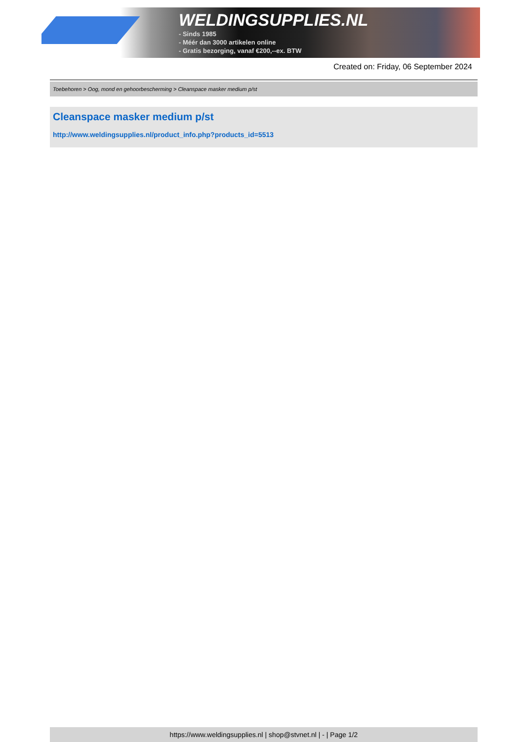WELDINGSUPPLIES.NL
- Sinds 1985
- Méér dan 3000 artikelen online
- Gratis bezorging, vanaf €200,--ex. BTW
Created on: Friday, 06 September 2024
Toebehoren > Oog, mond en gehoorbescherming > Cleanspace masker medium p/st
Cleanspace masker medium p/st
http://www.weldingsupplies.nl/product_info.php?products_id=5513
https://www.weldingsupplies.nl | shop@stvnet.nl | - | Page 1/2